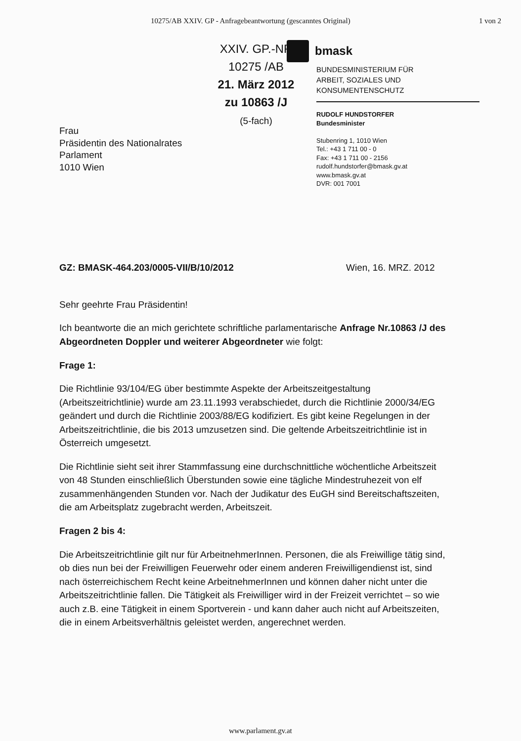10275/AB XXIV. GP - Anfragebeantwortung (gescanntes Original) 1 von 2
XXIV. GP.-NR
10275 /AB
21. März 2012
zu 10863 /J
(5-fach)
Frau
Präsidentin des Nationalrates
Parlament
1010 Wien
bmask
BUNDESMINISTERIUM FÜR
ARBEIT, SOZIALES UND
KONSUMENTENSCHUTZ
RUDOLF HUNDSTORFER
Bundesminister
Stubenring 1, 1010 Wien
Tel.: +43 1 711 00 - 0
Fax: +43 1 711 00 - 2156
rudolf.hundstorfer@bmask.gv.at
www.bmask.gv.at
DVR: 001 7001
GZ: BMASK-464.203/0005-VII/B/10/2012 Wien, 16. MRZ. 2012
Sehr geehrte Frau Präsidentin!
Ich beantworte die an mich gerichtete schriftliche parlamentarische Anfrage Nr.10863 /J des Abgeordneten Doppler und weiterer Abgeordneter wie folgt:
Frage 1:
Die Richtlinie 93/104/EG über bestimmte Aspekte der Arbeitszeitgestaltung (Arbeitszeitrichtlinie) wurde am 23.11.1993 verabschiedet, durch die Richtlinie 2000/34/EG geändert und durch die Richtlinie 2003/88/EG kodifiziert. Es gibt keine Regelungen in der Arbeitszeitrichtlinie, die bis 2013 umzusetzen sind. Die geltende Arbeitszeitrichtlinie ist in Österreich umgesetzt.
Die Richtlinie sieht seit ihrer Stammfassung eine durchschnittliche wöchentliche Arbeitszeit von 48 Stunden einschließlich Überstunden sowie eine tägliche Mindestruhezeit von elf zusammenhängenden Stunden vor. Nach der Judikatur des EuGH sind Bereitschaftszeiten, die am Arbeitsplatz zugebracht werden, Arbeitszeit.
Fragen 2 bis 4:
Die Arbeitszeitrichtlinie gilt nur für ArbeitnehmerInnen. Personen, die als Freiwillige tätig sind, ob dies nun bei der Freiwilligen Feuerwehr oder einem anderen Freiwilligendienst ist, sind nach österreichischem Recht keine ArbeitnehmerInnen und können daher nicht unter die Arbeitszeitrichtlinie fallen. Die Tätigkeit als Freiwilliger wird in der Freizeit verrichtet – so wie auch z.B. eine Tätigkeit in einem Sportverein - und kann daher auch nicht auf Arbeitszeiten, die in einem Arbeitsverhältnis geleistet werden, angerechnet werden.
www.parlament.gv.at